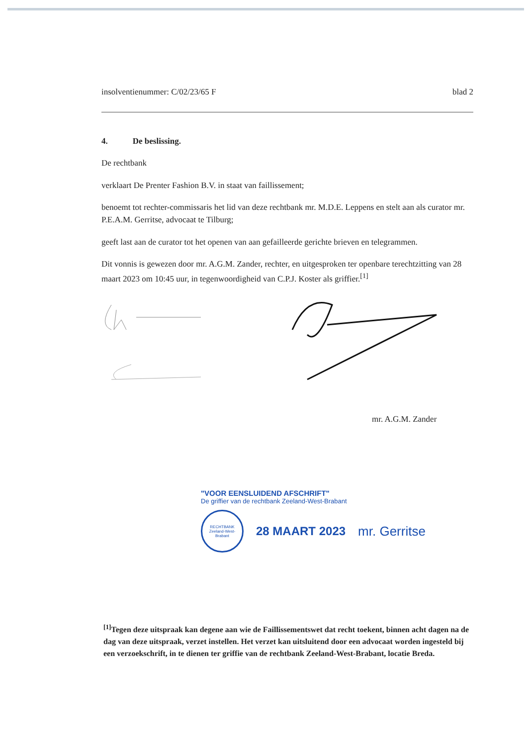insolventienummer: C/02/23/65 F blad 2
4. De beslissing.
De rechtbank
verklaart De Prenter Fashion B.V. in staat van faillissement;
benoemt tot rechter-commissaris het lid van deze rechtbank mr. M.D.E. Leppens en stelt aan als curator mr. P.E.A.M. Gerritse, advocaat te Tilburg;
geeft last aan de curator tot het openen van aan gefailleerde gerichte brieven en telegrammen.
Dit vonnis is gewezen door mr. A.G.M. Zander, rechter, en uitgesproken ter openbare terechtzitting van 28 maart 2023 om 10:45 uur, in tegenwoordigheid van C.P.J. Koster als griffier.<sup>[1]</sup>
mr. A.G.M. Zander
"VOOR EENSLUIDEND AFSCHRIFT"
De griffier van de rechtbank Zeeland-West-Brabant
RECHTBANK
Zeeland-West-Brabant
28 MAART 2023 mr. Gerritse
<sup>[1]</sup> Tegen deze uitspraak kan degene aan wie de Faillissementswet dat recht toekent, binnen acht dagen na de dag van deze uitspraak, verzet instellen. Het verzet kan uitsluitend door een advocaat worden ingesteld bij een verzoekschrift, in te dienen ter griffie van de rechtbank Zeeland-West-Brabant, locatie Breda.